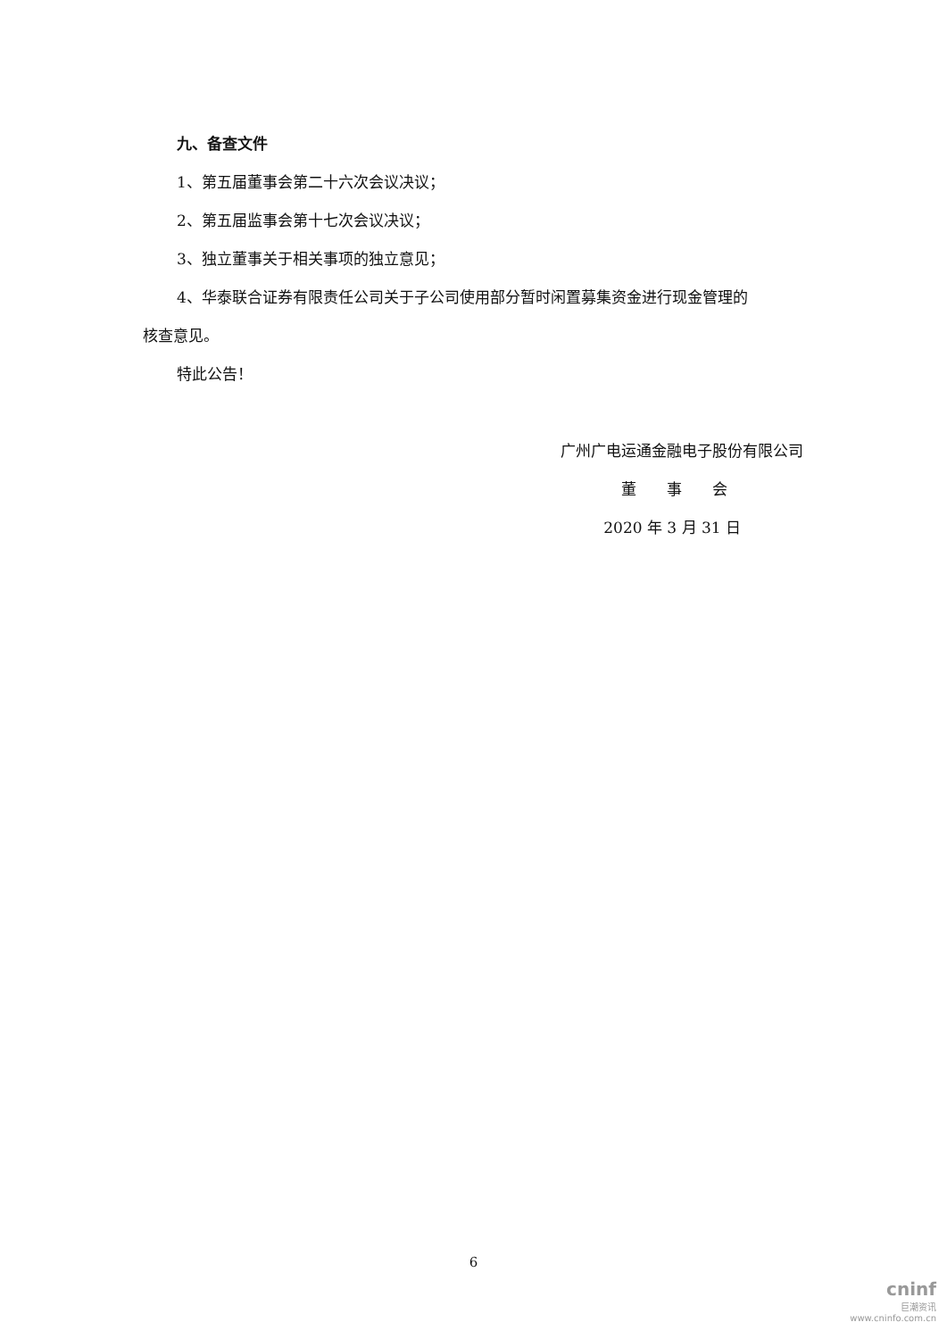九、备查文件
1、第五届董事会第二十六次会议决议；
2、第五届监事会第十七次会议决议；
3、独立董事关于相关事项的独立意见；
4、华泰联合证券有限责任公司关于子公司使用部分暂时闲置募集资金进行现金管理的
核查意见。
特此公告！
广州广电运通金融电子股份有限公司
董　　事　　会
2020 年 3 月 31 日
6
cninf
巨潮资讯
www.cninfo.com.cn